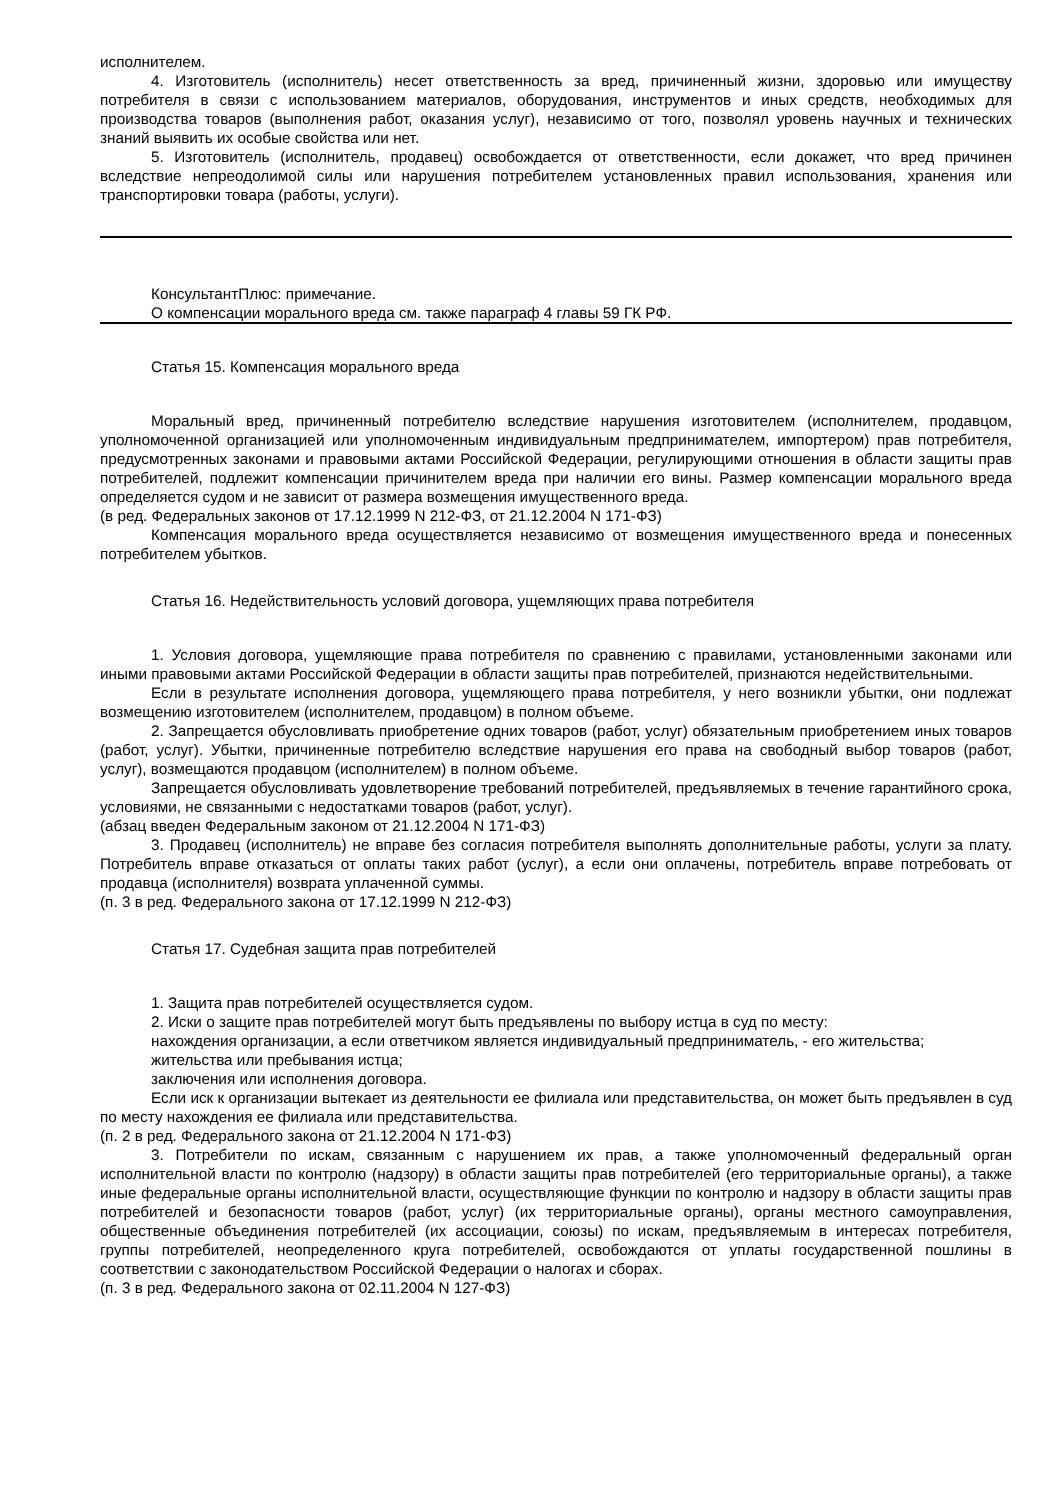исполнителем.
4. Изготовитель (исполнитель) несет ответственность за вред, причиненный жизни, здоровью или имуществу потребителя в связи с использованием материалов, оборудования, инструментов и иных средств, необходимых для производства товаров (выполнения работ, оказания услуг), независимо от того, позволял уровень научных и технических знаний выявить их особые свойства или нет.
5. Изготовитель (исполнитель, продавец) освобождается от ответственности, если докажет, что вред причинен вследствие непреодолимой силы или нарушения потребителем установленных правил использования, хранения или транспортировки товара (работы, услуги).
КонсультантПлюс: примечание.
О компенсации морального вреда см. также параграф 4 главы 59 ГК РФ.
Статья 15. Компенсация морального вреда
Моральный вред, причиненный потребителю вследствие нарушения изготовителем (исполнителем, продавцом, уполномоченной организацией или уполномоченным индивидуальным предпринимателем, импортером) прав потребителя, предусмотренных законами и правовыми актами Российской Федерации, регулирующими отношения в области защиты прав потребителей, подлежит компенсации причинителем вреда при наличии его вины. Размер компенсации морального вреда определяется судом и не зависит от размера возмещения имущественного вреда.
(в ред. Федеральных законов от 17.12.1999 N 212-ФЗ, от 21.12.2004 N 171-ФЗ)
Компенсация морального вреда осуществляется независимо от возмещения имущественного вреда и понесенных потребителем убытков.
Статья 16. Недействительность условий договора, ущемляющих права потребителя
1. Условия договора, ущемляющие права потребителя по сравнению с правилами, установленными законами или иными правовыми актами Российской Федерации в области защиты прав потребителей, признаются недействительными.
Если в результате исполнения договора, ущемляющего права потребителя, у него возникли убытки, они подлежат возмещению изготовителем (исполнителем, продавцом) в полном объеме.
2. Запрещается обусловливать приобретение одних товаров (работ, услуг) обязательным приобретением иных товаров (работ, услуг). Убытки, причиненные потребителю вследствие нарушения его права на свободный выбор товаров (работ, услуг), возмещаются продавцом (исполнителем) в полном объеме.
Запрещается обусловливать удовлетворение требований потребителей, предъявляемых в течение гарантийного срока, условиями, не связанными с недостатками товаров (работ, услуг).
(абзац введен Федеральным законом от 21.12.2004 N 171-ФЗ)
3. Продавец (исполнитель) не вправе без согласия потребителя выполнять дополнительные работы, услуги за плату. Потребитель вправе отказаться от оплаты таких работ (услуг), а если они оплачены, потребитель вправе потребовать от продавца (исполнителя) возврата уплаченной суммы.
(п. 3 в ред. Федерального закона от 17.12.1999 N 212-ФЗ)
Статья 17. Судебная защита прав потребителей
1. Защита прав потребителей осуществляется судом.
2. Иски о защите прав потребителей могут быть предъявлены по выбору истца в суд по месту:
нахождения организации, а если ответчиком является индивидуальный предприниматель, - его жительства;
жительства или пребывания истца;
заключения или исполнения договора.
Если иск к организации вытекает из деятельности ее филиала или представительства, он может быть предъявлен в суд по месту нахождения ее филиала или представительства.
(п. 2 в ред. Федерального закона от 21.12.2004 N 171-ФЗ)
3. Потребители по искам, связанным с нарушением их прав, а также уполномоченный федеральный орган исполнительной власти по контролю (надзору) в области защиты прав потребителей (его территориальные органы), а также иные федеральные органы исполнительной власти, осуществляющие функции по контролю и надзору в области защиты прав потребителей и безопасности товаров (работ, услуг) (их территориальные органы), органы местного самоуправления, общественные объединения потребителей (их ассоциации, союзы) по искам, предъявляемым в интересах потребителя, группы потребителей, неопределенного круга потребителей, освобождаются от уплаты государственной пошлины в соответствии с законодательством Российской Федерации о налогах и сборах.
(п. 3 в ред. Федерального закона от 02.11.2004 N 127-ФЗ)